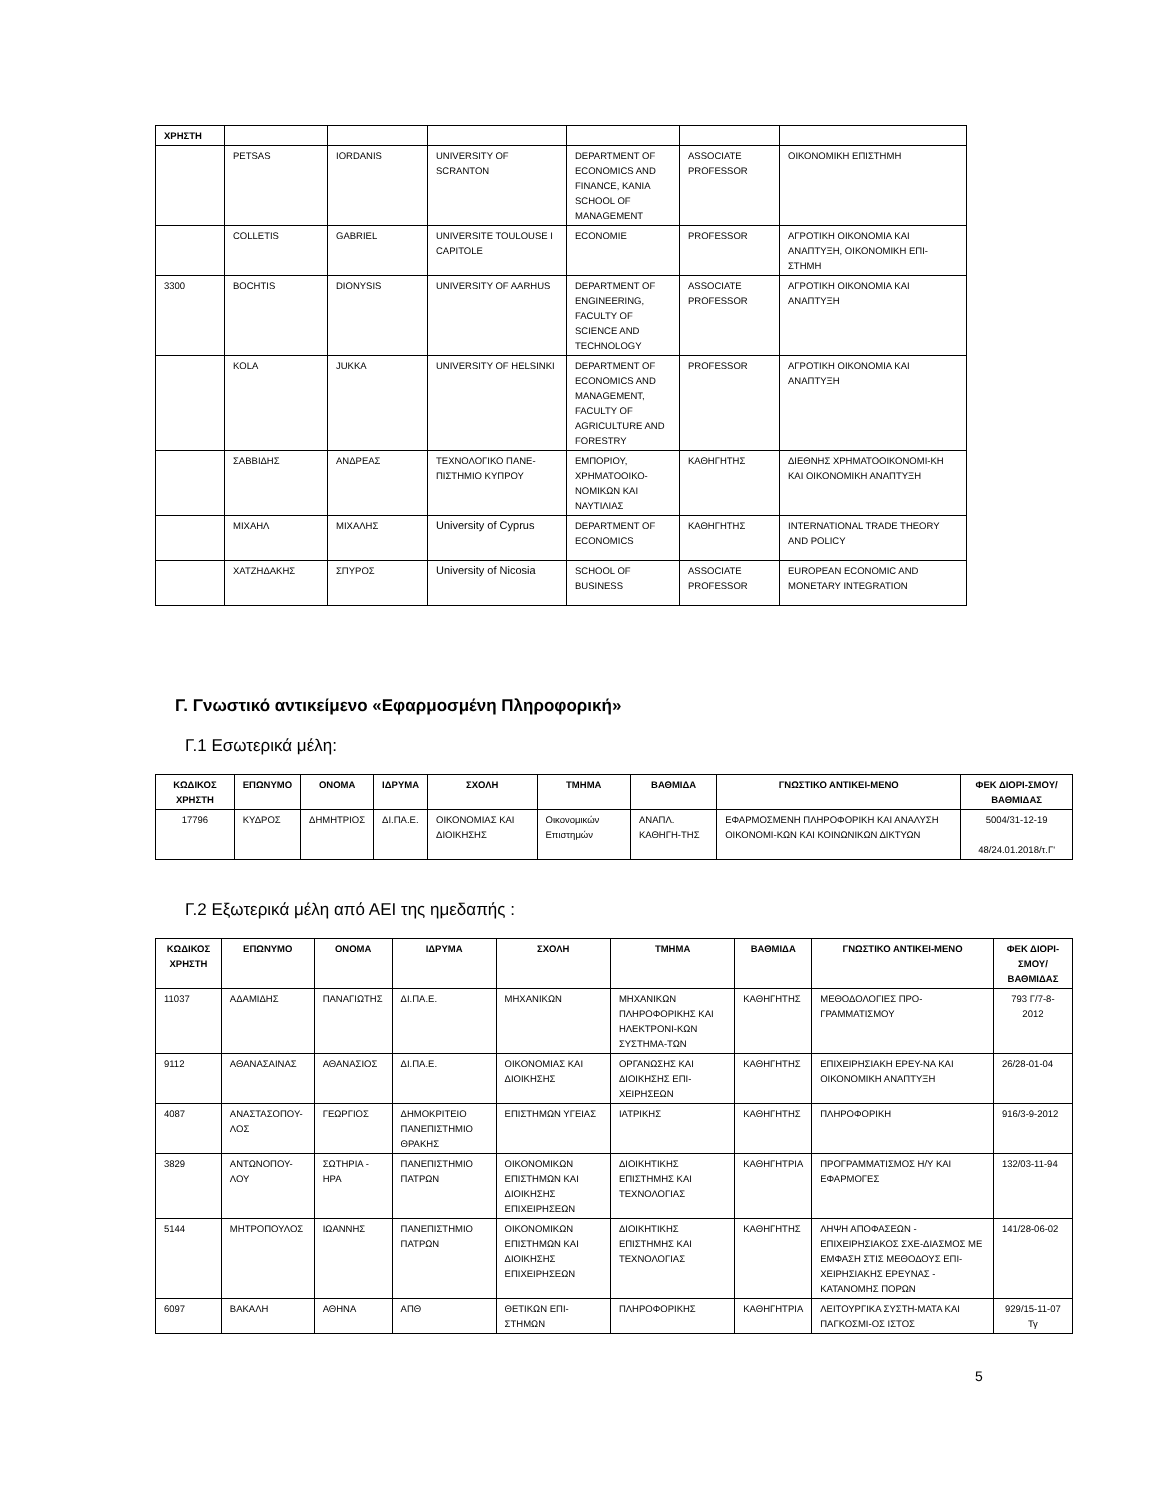| ΧΡΗΣΤΗ | | | | | | |
| | PETSAS | IORDANIS | UNIVERSITY OF SCRANTON | DEPARTMENT OF ECONOMICS AND FINANCE, KANIA SCHOOL OF MANAGEMENT | ASSOCIATE PROFESSOR | ΟΙΚΟΝΟΜΙΚΗ ΕΠΙΣΤΗΜΗ |
| | COLLETIS | GABRIEL | UNIVERSITE TOULOUSE I CAPITOLE | ECONOMIE | PROFESSOR | ΑΓΡΟΤΙΚΗ ΟΙΚΟΝΟΜΙΑ ΚΑΙ ΑΝΑΠΤΥΞΗ, ΟΙΚΟΝΟΜΙΚΗ ΕΠΙ-ΣΤΗΜΗ |
| 3300 | BOCHTIS | DIONYSIS | UNIVERSITY OF AARHUS | DEPARTMENT OF ENGINEERING, FACULTY OF SCIENCE AND TECHNOLOGY | ASSOCIATE PROFESSOR | ΑΓΡΟΤΙΚΗ ΟΙΚΟΝΟΜΙΑ ΚΑΙ ΑΝΑΠΤΥΞΗ |
| | KOLA | JUKKA | UNIVERSITY OF HELSINKI | DEPARTMENT OF ECONOMICS AND MANAGEMENT, FACULTY OF AGRICULTURE AND FORESTRY | PROFESSOR | ΑΓΡΟΤΙΚΗ ΟΙΚΟΝΟΜΙΑ ΚΑΙ ΑΝΑΠΤΥΞΗ |
| | ΣΑΒΒΙΔΗΣ | ΑΝΔΡΕΑΣ | ΤΕΧΝΟΛΟΓΙΚΟ ΠΑΝΕ-ΠΙΣΤΗΜΙΟ ΚΥΠΡΟΥ | ΕΜΠΟΡΙΟΥ, ΧΡΗΜΑΤΟΟΙΚΟ-ΝΟΜΙΚΩΝ ΚΑΙ ΝΑΥΤΙΛΙΑΣ | ΚΑΘΗΓΗΤΗΣ | ΔΙΕΘΝΗΣ ΧΡΗΜΑΤΟΟΙΚΟΝΟΜΙ-ΚΗ ΚΑΙ ΟΙΚΟΝΟΜΙΚΗ ΑΝΑΠΤΥΞΗ |
| | ΜΙΧΑΗΛ | ΜΙΧΑΛΗΣ | University of Cyprus | DEPARTMENT OF ECONOMICS | ΚΑΘΗΓΗΤΗΣ | INTERNATIONAL TRADE THEORY AND POLICY |
| | ΧΑΤΖΗΔΑΚΗΣ | ΣΠΥΡΟΣ | University of Nicosia | SCHOOL OF BUSINESS | ASSOCIATE PROFESSOR | EUROPEAN ECONOMIC AND MONETARY INTEGRATION |
Γ. Γνωστικό αντικείμενο «Εφαρμοσμένη Πληροφορική»
Γ.1 Εσωτερικά μέλη:
| ΚΩΔΙΚΟΣ ΧΡΗΣΤΗ | ΕΠΩΝΥΜΟ | ΟΝΟΜΑ | ΙΔΡΥΜΑ | ΣΧΟΛΗ | ΤΜΗΜΑ | ΒΑΘΜΙΔΑ | ΓΝΩΣΤΙΚΟ ΑΝΤΙΚΕΙ-ΜΕΝΟ | ΦΕΚ ΔΙΟΡΙ-ΣΜΟΥ/ΒΑΘΜΙΔΑΣ |
| --- | --- | --- | --- | --- | --- | --- | --- | --- |
| 17796 | ΚΥΔΡΟΣ | ΔΗΜΗΤΡΙΟΣ | ΔΙ.ΠΑ.Ε. | ΟΙΚΟΝΟΜΙΑΣ ΚΑΙ ΔΙΟΙΚΗΣΗΣ | Οικονομικών Επιστημών | ΑΝΑΠΛ. ΚΑΘΗΓΗ-ΤΗΣ | ΕΦΑΡΜΟΣΜΕΝΗ ΠΛΗΡΟΦΟΡΙΚΗ ΚΑΙ ΑΝΑΛΥΣΗ ΟΙΚΟΝΟΜΙ-ΚΩΝ ΚΑΙ ΚΟΙΝΩΝΙΚΩΝ ΔΙΚΤΥΩΝ | 5004/31-12-19 48/24.01.2018/τ.Γ' |
Γ.2 Εξωτερικά μέλη από ΑΕΙ της ημεδαπής :
| ΚΩΔΙΚΟΣ ΧΡΗΣΤΗ | ΕΠΩΝΥΜΟ | ΟΝΟΜΑ | ΙΔΡΥΜΑ | ΣΧΟΛΗ | ΤΜΗΜΑ | ΒΑΘΜΙΔΑ | ΓΝΩΣΤΙΚΟ ΑΝΤΙΚΕΙ-ΜΕΝΟ | ΦΕΚ ΔΙΟΡΙ-ΣΜΟΥ/ ΒΑΘΜΙΔΑΣ |
| --- | --- | --- | --- | --- | --- | --- | --- | --- |
| 11037 | ΑΔΑΜΙΔΗΣ | ΠΑΝΑΓΙΩΤΗΣ | ΔΙ.ΠΑ.Ε. | ΜΗΧΑΝΙΚΩΝ | ΜΗΧΑΝΙΚΩΝ ΠΛΗΡΟΦΟΡΙΚΗΣ ΚΑΙ ΗΛΕΚΤΡΟΝΙ-ΚΩΝ ΣΥΣΤΗΜΑ-ΤΩΝ | ΚΑΘΗΓΗΤΗΣ | ΜΕΘΟΔΟΛΟΓΙΕΣ ΠΡΟ-ΓΡΑΜΜΑΤΙΣΜΟΥ | 793 Γ/7-8-2012 |
| 9112 | ΑΘΑΝΑΣΑΙΝΑΣ | ΑΘΑΝΑΣΙΟΣ | ΔΙ.ΠΑ.Ε. | ΟΙΚΟΝΟΜΙΑΣ ΚΑΙ ΔΙΟΙΚΗΣΗΣ | ΟΡΓΑΝΩΣΗΣ ΚΑΙ ΔΙΟΙΚΗΣΗΣ ΕΠΙ-ΧΕΙΡΗΣΕΩΝ | ΚΑΘΗΓΗΤΗΣ | ΕΠΙΧΕΙΡΗΣΙΑΚΗ ΕΡΕΥ-ΝΑ ΚΑΙ ΟΙΚΟΝΟΜΙΚΗ ΑΝΑΠΤΥΞΗ | 26/28-01-04 |
| 4087 | ΑΝΑΣΤΑΣΟΠΟΥ-ΛΟΣ | ΓΕΩΡΓΙΟΣ | ΔΗΜΟΚΡΙΤΕΙΟ ΠΑΝΕΠΙΣΤΗΜΙΟ ΘΡΑΚΗΣ | ΕΠΙΣΤΗΜΩΝ ΥΓΕΙΑΣ | ΙΑΤΡΙΚΗΣ | ΚΑΘΗΓΗΤΗΣ | ΠΛΗΡΟΦΟΡΙΚΗ | 916/3-9-2012 |
| 3829 | ΑΝΤΩΝΟΠΟΥ-ΛΟΥ | ΣΩΤΗΡΙΑ - ΗΡΑ | ΠΑΝΕΠΙΣΤΗΜΙΟ ΠΑΤΡΩΝ | ΟΙΚΟΝΟΜΙΚΩΝ ΕΠΙΣΤΗΜΩΝ ΚΑΙ ΔΙΟΙΚΗΣΗΣ ΕΠΙΧΕΙΡΗΣΕΩΝ | ΔΙΟΙΚΗΤΙΚΗΣ ΕΠΙΣΤΗΜΗΣ ΚΑΙ ΤΕΧΝΟΛΟΓΙΑΣ | ΚΑΘΗΓΗΤΡΙΑ | ΠΡΟΓΡΑΜΜΑΤΙΣΜΟΣ Η/Υ ΚΑΙ ΕΦΑΡΜΟΓΕΣ | 132/03-11-94 |
| 5144 | ΜΗΤΡΟΠΟΥΛΟΣ | ΙΩΑΝΝΗΣ | ΠΑΝΕΠΙΣΤΗΜΙΟ ΠΑΤΡΩΝ | ΟΙΚΟΝΟΜΙΚΩΝ ΕΠΙΣΤΗΜΩΝ ΚΑΙ ΔΙΟΙΚΗΣΗΣ ΕΠΙΧΕΙΡΗΣΕΩΝ | ΔΙΟΙΚΗΤΙΚΗΣ ΕΠΙΣΤΗΜΗΣ ΚΑΙ ΤΕΧΝΟΛΟΓΙΑΣ | ΚΑΘΗΓΗΤΗΣ | ΛΗΨΗ ΑΠΟΦΑΣΕΩΝ - ΕΠΙΧΕΙΡΗΣΙΑΚΟΣ ΣΧΕ-ΔΙΑΣΜΟΣ ΜΕ ΕΜΦΑΣΗ ΣΤΙΣ ΜΕΘΟΔΟΥΣ ΕΠΙ-ΧΕΙΡΗΣΙΑΚΗΣ ΕΡΕΥΝΑΣ - ΚΑΤΑΝΟΜΗΣ ΠΟΡΩΝ | 141/28-06-02 |
| 6097 | ΒΑΚΑΛΗ | ΑΘΗΝΑ | ΑΠΘ | ΘΕΤΙΚΩΝ ΕΠΙ-ΣΤΗΜΩΝ | ΠΛΗΡΟΦΟΡΙΚΗΣ | ΚΑΘΗΓΗΤΡΙΑ | ΛΕΙΤΟΥΡΓΙΚΑ ΣΥΣΤΗ-ΜΑΤΑ ΚΑΙ ΠΑΓΚΟΣΜΙ-ΟΣ ΙΣΤΟΣ | 929/15-11-07 Τγ |
5